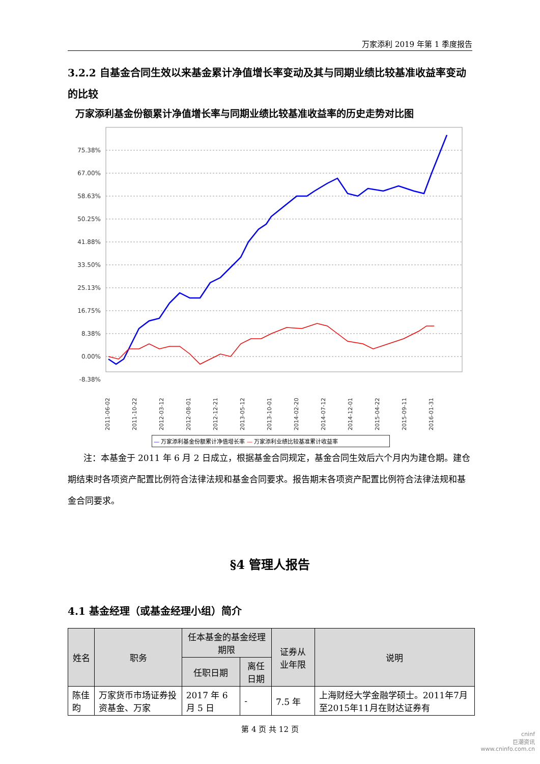万家添利 2019 年第 1 季度报告
3.2.2 自基金合同生效以来基金累计净值增长率变动及其与同期业绩比较基准收益率变动的比较
万家添利基金份额累计净值增长率与同期业绩比较基准收益率的历史走势对比图
75.38%
67.00%
58.63%
50.25%
41.88%
33.50%
25.13%
16.75%
8.38%
0.00%
-8.38%
2011-06-02
2011-10-22
2012-03-12
2012-08-01
2012-12-21
2013-05-12
2013-10-01
2014-02-20
2014-07-12
2014-12-01
2015-04-22
2015-09-11
2016-01-31
— 万家添利基金份额累计净值增长率 — 万家添利业绩比较基准累计收益率
注：本基金于 2011 年 6 月 2 日成立，根据基金合同规定，基金合同生效后六个月内为建仓期。建仓期结束时各项资产配置比例符合法律法规和基金合同要求。报告期末各项资产配置比例符合法律法规和基金合同要求。
§4 管理人报告
4.1 基金经理（或基金经理小组）简介
| 姓名 | 职务 | 任本基金的基金经理期限 | | 证券从业年限 | 说明 |
| --- | --- | --- | --- | --- | --- |
| | | 任职日期 | 离任日期 | | |
| 陈佳昀 | 万家货币市场证券投资基金、万家 | 2017 年 6 月 5 日 | - | 7.5 年 | 上海财经大学金融学硕士。2011年7月至2015年11月在财达证券有 |
第 4 页 共 12 页
cninf
巨潮资讯
www.cninfo.com.cn